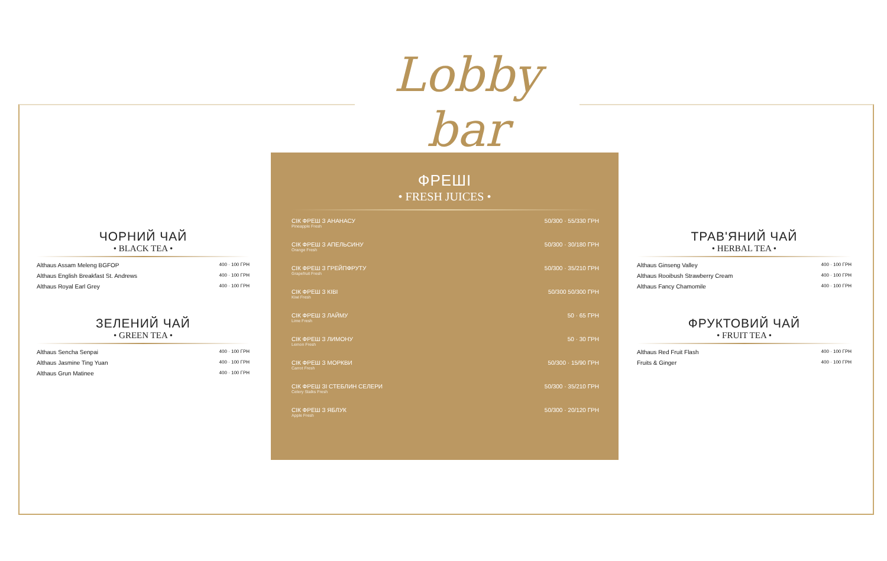Lobby bar
ЧОРНИЙ ЧАЙ
• BLACK TEA •
Althaus Assam Meleng BGFOP 400 · 100 ГРН
Althaus English Breakfast St. Andrews 400 · 100 ГРН
Althaus Royal Earl Grey 400 · 100 ГРН
ЗЕЛЕНИЙ ЧАЙ
• GREEN TEA •
Althaus Sencha Senpai 400 · 100 ГРН
Althaus Jasmine Ting Yuan 400 · 100 ГРН
Althaus Grun Matinee 400 · 100 ГРН
ФРЕШІ
• FRESH JUICES •
СІК ФРЕШ З АНАНАСУ
Pineapple Fresh 50/300 · 55/330 ГРН
СІК ФРЕШ З АПЕЛЬСИНУ
Orange Fresh 50/300 · 30/180 ГРН
СІК ФРЕШ З ГРЕЙПФРУТУ
Grapefruit Fresh 50/300 · 35/210 ГРН
СІК ФРЕШ З КІВІ
Kiwi Fresh 50/300 50/300 ГРН
СІК ФРЕШ З ЛАЙМУ
Lime Fresh 50 · 65 ГРН
СІК ФРЕШ З ЛИМОНУ
Lemon Fresh 50 · 30 ГРН
СІК ФРЕШ З МОРКВИ
Carrot Fresh 50/300 · 15/90 ГРН
СІК ФРЕШ ЗІ СТЕБЛИН СЕЛЕРИ
Celery Stalks Fresh 50/300 · 35/210 ГРН
СІК ФРЕШ З ЯБЛУК
Apple Fresh 50/300 · 20/120 ГРН
ТРАВ'ЯНИЙ ЧАЙ
• HERBAL TEA •
Althaus Ginseng Valley 400 · 100 ГРН
Althaus Rooibush Strawberry Cream 400 · 100 ГРН
Althaus Fancy Chamomile 400 · 100 ГРН
ФРУКТОВИЙ ЧАЙ
• FRUIT TEA •
Althaus Red Fruit Flash 400 · 100 ГРН
Fruits & Ginger 400 · 100 ГРН